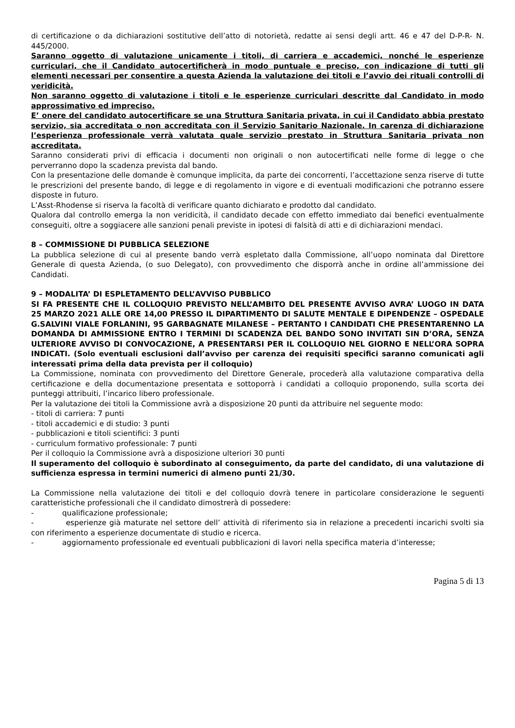di certificazione o da dichiarazioni sostitutive dell’atto di notorietà, redatte ai sensi degli artt. 46 e 47 del D-P-R- N. 445/2000.
Saranno oggetto di valutazione unicamente i titoli, di carriera e accademici, nonché le esperienze curriculari, che il Candidato autocertificherà in modo puntuale e preciso, con indicazione di tutti gli elementi necessari per consentire a questa Azienda la valutazione dei titoli e l’avvio dei rituali controlli di veridicità.
Non saranno oggetto di valutazione i titoli e le esperienze curriculari descritte dal Candidato in modo approssimativo ed impreciso.
E’ onere del candidato autocertificare se una Struttura Sanitaria privata, in cui il Candidato abbia prestato servizio, sia accreditata o non accreditata con il Servizio Sanitario Nazionale. In carenza di dichiarazione l’esperienza professionale verrà valutata quale servizio prestato in Struttura Sanitaria privata non accreditata.
Saranno considerati privi di efficacia i documenti non originali o non autocertificati nelle forme di legge o che perverranno dopo la scadenza prevista dal bando.
Con la presentazione delle domande è comunque implicita, da parte dei concorrenti, l’accettazione senza riserve di tutte le prescrizioni del presente bando, di legge e di regolamento in vigore e di eventuali modificazioni che potranno essere disposte in futuro.
L’Asst-Rhodense si riserva la facoltà di verificare quanto dichiarato e prodotto dal candidato.
Qualora dal controllo emerga la non veridicità, il candidato decade con effetto immediato dai benefici eventualmente conseguiti, oltre a soggiacere alle sanzioni penali previste in ipotesi di falsità di atti e di dichiarazioni mendaci.
8 – COMMISSIONE DI PUBBLICA SELEZIONE
La pubblica selezione di cui al presente bando verrà espletato dalla Commissione, all’uopo nominata dal Direttore Generale di questa Azienda, (o suo Delegato), con provvedimento che disporrà anche in ordine all’ammissione dei Candidati.
9 – MODALITA’ DI ESPLETAMENTO DELL’AVVISO PUBBLICO
SI FA PRESENTE CHE IL COLLOQUIO PREVISTO NELL’AMBITO DEL PRESENTE AVVISO AVRA’ LUOGO IN DATA 25 MARZO 2021 ALLE ORE 14,00 PRESSO IL DIPARTIMENTO DI SALUTE MENTALE E DIPENDENZE – OSPEDALE G.SALVINI VIALE FORLANINI, 95 GARBAGNATE MILANESE – PERTANTO I CANDIDATI CHE PRESENTARENNO LA DOMANDA DI AMMISSIONE ENTRO I TERMINI DI SCADENZA DEL BANDO SONO INVITATI SIN D’ORA, SENZA ULTERIORE AVVISO DI CONVOCAZIONE, A PRESENTARSI PER IL COLLOQUIO NEL GIORNO E NELL’ORA SOPRA INDICATI. (Solo eventuali esclusioni dall’avviso per carenza dei requisiti specifici saranno comunicati agli interessati prima della data prevista per il colloquio)
La Commissione, nominata con provvedimento del Direttore Generale, procederà alla valutazione comparativa della certificazione e della documentazione presentata e sottoporrà i candidati a colloquio proponendo, sulla scorta dei punteggi attribuiti, l’incarico libero professionale.
Per la valutazione dei titoli la Commissione avrà a disposizione 20 punti da attribuire nel seguente modo:
- titoli di carriera: 7 punti
- titoli accademici e di studio: 3 punti
- pubblicazioni e titoli scientifici: 3 punti
- curriculum formativo professionale: 7 punti
Per il colloquio la Commissione avrà a disposizione ulteriori 30 punti
Il superamento del colloquio è subordinato al conseguimento, da parte del candidato, di una valutazione di sufficienza espressa in termini numerici di almeno punti 21/30.
La Commissione nella valutazione dei titoli e del colloquio dovrà tenere in particolare considerazione le seguenti caratteristiche professionali che il candidato dimostrerà di possedere:
- qualificazione professionale;
- esperienze già maturate nel settore dell’ attività di riferimento sia in relazione a precedenti incarichi svolti sia con riferimento a esperienze documentate di studio e ricerca.
- aggiornamento professionale ed eventuali pubblicazioni di lavori nella specifica materia d’interesse;
Pagina 5 di 13